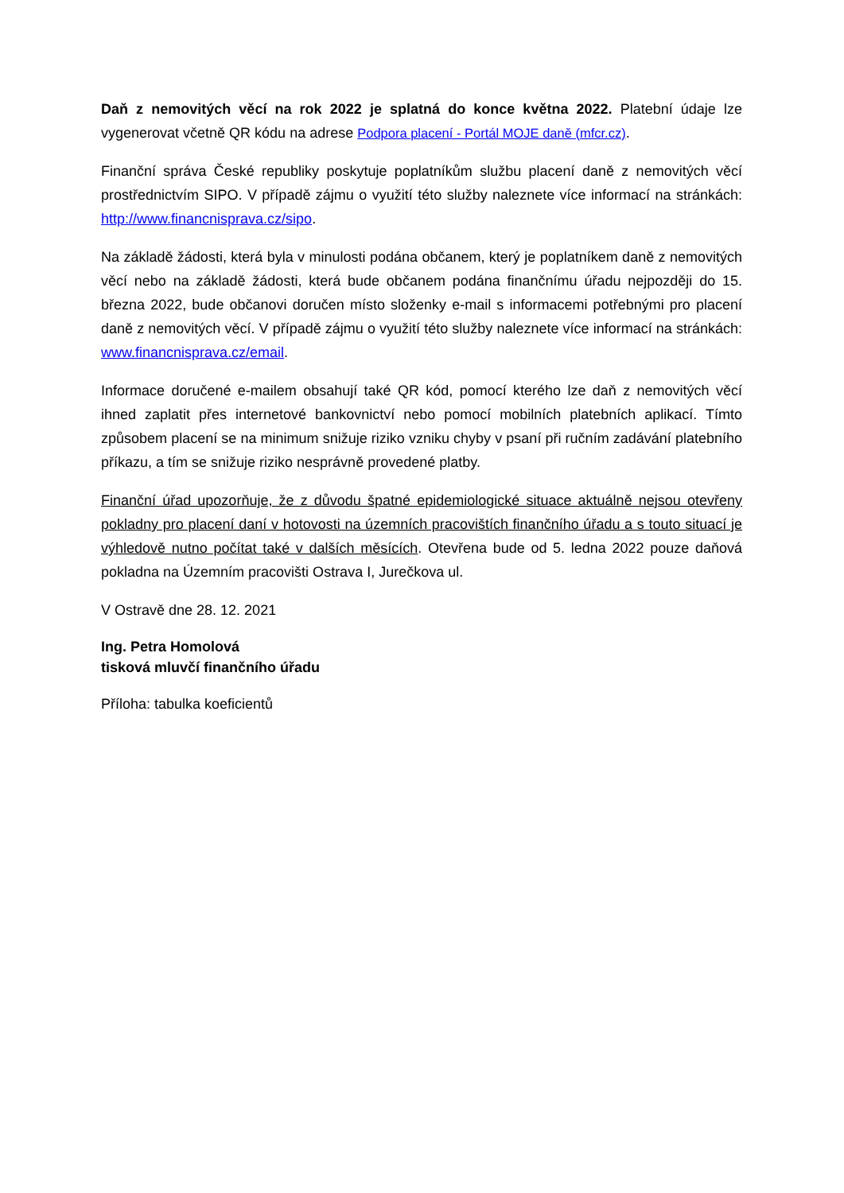Daň z nemovitých věcí na rok 2022 je splatná do konce května 2022. Platební údaje lze vygenerovat včetně QR kódu na adrese Podpora placení - Portál MOJE daně (mfcr.cz).
Finanční správa České republiky poskytuje poplatníkům službu placení daně z nemovitých věcí prostřednictvím SIPO. V případě zájmu o využití této služby naleznete více informací na stránkách: http://www.financnisprava.cz/sipo.
Na základě žádosti, která byla v minulosti podána občanem, který je poplatníkem daně z nemovitých věcí nebo na základě žádosti, která bude občanem podána finančnímu úřadu nejpozději do 15. března 2022, bude občanovi doručen místo složenky e-mail s informacemi potřebnými pro placení daně z nemovitých věcí. V případě zájmu o využití této služby naleznete více informací na stránkách: www.financnisprava.cz/email.
Informace doručené e-mailem obsahují také QR kód, pomocí kterého lze daň z nemovitých věcí ihned zaplatit přes internetové bankovnictví nebo pomocí mobilních platebních aplikací. Tímto způsobem placení se na minimum snižuje riziko vzniku chyby v psaní při ručním zadávání platebního příkazu, a tím se snižuje riziko nesprávně provedené platby.
Finanční úřad upozorňuje, že z důvodu špatné epidemiologické situace aktuálně nejsou otevřeny pokladny pro placení daní v hotovosti na územních pracovištích finančního úřadu a s touto situací je výhledově nutno počítat také v dalších měsících. Otevřena bude od 5. ledna 2022 pouze daňová pokladna na Územním pracovišti Ostrava I, Jurečkova ul.
V Ostravě dne 28. 12. 2021
Ing. Petra Homolová
tisková mluvčí finančního úřadu
Příloha: tabulka koeficientů